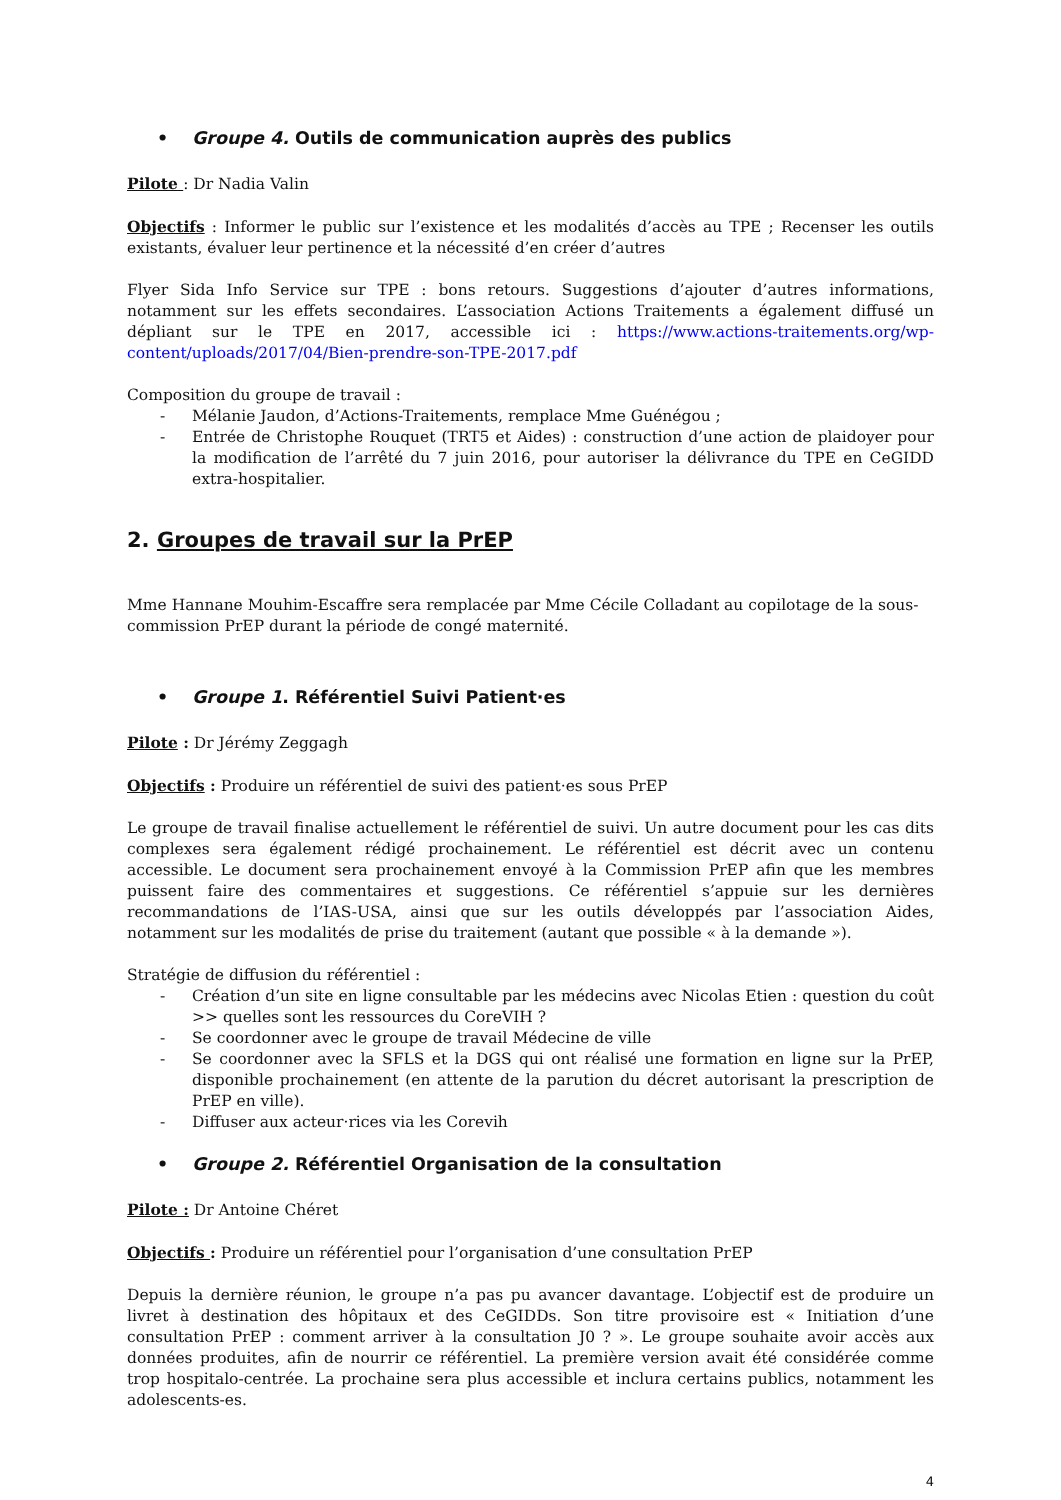• Groupe 4. Outils de communication auprès des publics
Pilote : Dr Nadia Valin
Objectifs : Informer le public sur l’existence et les modalités d’accès au TPE ; Recenser les outils existants, évaluer leur pertinence et la nécessité d’en créer d’autres
Flyer Sida Info Service sur TPE : bons retours. Suggestions d’ajouter d’autres informations, notamment sur les effets secondaires. L’association Actions Traitements a également diffusé un dépliant sur le TPE en 2017, accessible ici : https://www.actions-traitements.org/wp-content/uploads/2017/04/Bien-prendre-son-TPE-2017.pdf
Composition du groupe de travail :
- Mélanie Jaudon, d’Actions-Traitements, remplace Mme Guénégou ;
- Entrée de Christophe Rouquet (TRT5 et Aides) : construction d’une action de plaidoyer pour la modification de l’arrêté du 7 juin 2016, pour autoriser la délivrance du TPE en CeGIDD extra-hospitalier.
2. Groupes de travail sur la PrEP
Mme Hannane Mouhim-Escaffre sera remplacée par Mme Cécile Colladant au copilotage de la sous-commission PrEP durant la période de congé maternité.
• Groupe 1. Référentiel Suivi Patient·es
Pilote : Dr Jérémy Zeggagh
Objectifs : Produire un référentiel de suivi des patient·es sous PrEP
Le groupe de travail finalise actuellement le référentiel de suivi. Un autre document pour les cas dits complexes sera également rédigé prochainement. Le référentiel est décrit avec un contenu accessible. Le document sera prochainement envoyé à la Commission PrEP afin que les membres puissent faire des commentaires et suggestions. Ce référentiel s’appuie sur les dernières recommandations de l’IAS-USA, ainsi que sur les outils développés par l’association Aides, notamment sur les modalités de prise du traitement (autant que possible « à la demande »).
Stratégie de diffusion du référentiel :
- Création d’un site en ligne consultable par les médecins avec Nicolas Etien : question du coût >> quelles sont les ressources du CoreVIH ?
- Se coordonner avec le groupe de travail Médecine de ville
- Se coordonner avec la SFLS et la DGS qui ont réalisé une formation en ligne sur la PrEP, disponible prochainement (en attente de la parution du décret autorisant la prescription de PrEP en ville).
- Diffuser aux acteur·rices via les Corevih
• Groupe 2. Référentiel Organisation de la consultation
Pilote : Dr Antoine Chéret
Objectifs : Produire un référentiel pour l’organisation d’une consultation PrEP
Depuis la dernière réunion, le groupe n’a pas pu avancer davantage. L’objectif est de produire un livret à destination des hôpitaux et des CeGIDDs. Son titre provisoire est « Initiation d’une consultation PrEP : comment arriver à la consultation J0 ? ». Le groupe souhaite avoir accès aux données produites, afin de nourrir ce référentiel. La première version avait été considérée comme trop hospitalo-centrée. La prochaine sera plus accessible et inclura certains publics, notamment les adolescents-es.
4